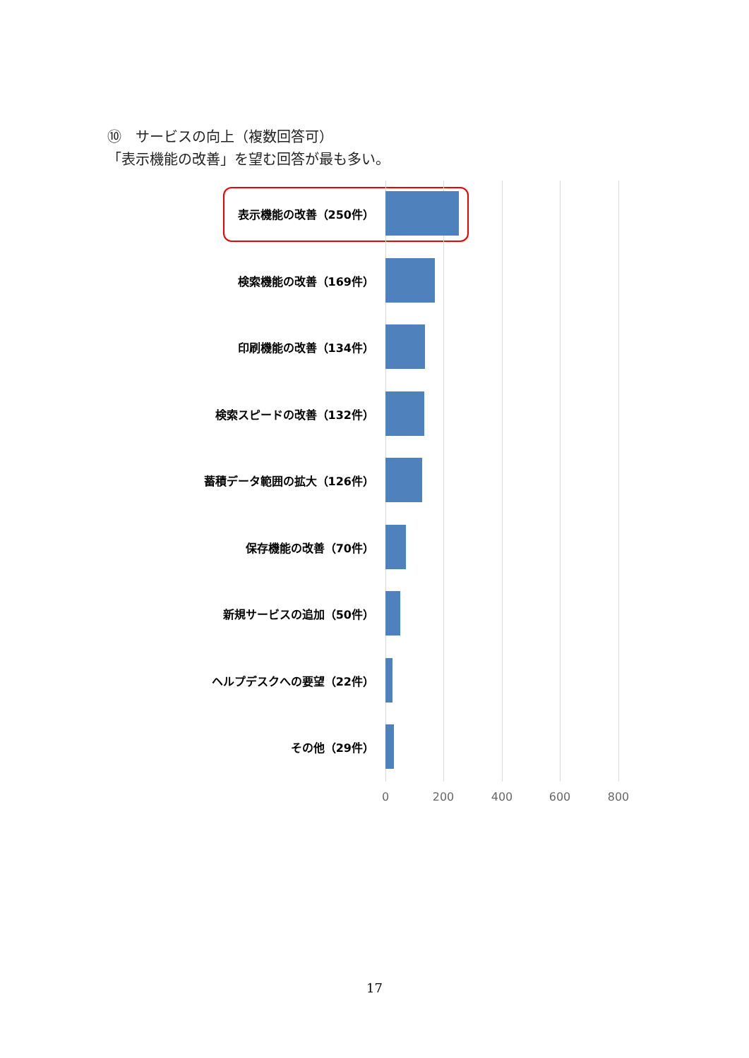⑩　サービスの向上（複数回答可）
「表示機能の改善」を望む回答が最も多い。
表示機能の改善（250件）
検索機能の改善（169件）
印刷機能の改善（134件）
検索スピードの改善（132件）
蓄積データ範囲の拡大（126件）
保存機能の改善（70件）
新規サービスの追加（50件）
ヘルプデスクへの要望（22件）
その他（29件）
0 200 400 600 800
17